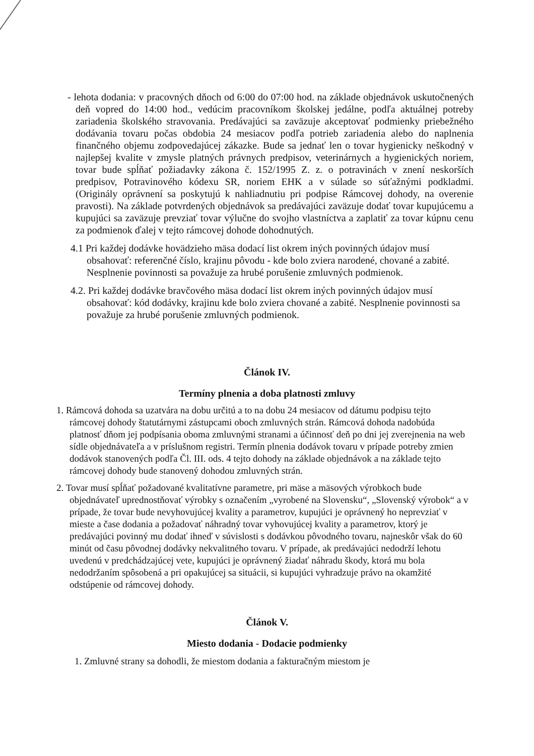- lehota dodania: v pracovných dňoch od 6:00 do 07:00 hod. na základe objednávok uskutočnených deň vopred do 14:00 hod., vedúcim pracovníkom školskej jedálne, podľa aktuálnej potreby zariadenia školského stravovania. Predávajúci sa zaväzuje akceptovať podmienky priebežného dodávania tovaru počas obdobia 24 mesiacov podľa potrieb zariadenia alebo do naplnenia finančného objemu zodpovedajúcej zákazke. Bude sa jednať len o tovar hygienicky neškodný v najlepšej kvalite v zmysle platných právnych predpisov, veterinárnych a hygienických noriem, tovar bude spĺňať požiadavky zákona č. 152/1995 Z. z. o potravinách v znení neskorších predpisov, Potravinového kódexu SR, noriem EHK a v súlade so súťažnými podkladmi. (Originály oprávnení sa poskytujú k nahliadnutiu pri podpise Rámcovej dohody, na overenie pravosti). Na základe potvrdených objednávok sa predávajúci zaväzuje dodať tovar kupujúcemu a kupujúci sa zaväzuje prevziať tovar výlučne do svojho vlastníctva a zaplatiť za tovar kúpnu cenu za podmienok ďalej v tejto rámcovej dohode dohodnutých.
4.1 Pri každej dodávke hovädzieho mäsa dodací list okrem iných povinných údajov musí obsahovať: referenčné číslo, krajinu pôvodu - kde bolo zviera narodené, chované a zabité. Nesplnenie povinnosti sa považuje za hrubé porušenie zmluvných podmienok.
4.2. Pri každej dodávke bravčového mäsa dodací list okrem iných povinných údajov musí obsahovať: kód dodávky, krajinu kde bolo zviera chované a zabité. Nesplnenie povinnosti sa považuje za hrubé porušenie zmluvných podmienok.
Článok IV.
Termíny plnenia a doba platnosti zmluvy
1. Rámcová dohoda sa uzatvára na dobu určitú a to na dobu 24 mesiacov od dátumu podpisu tejto rámcovej dohody štatutárnymi zástupcami oboch zmluvných strán. Rámcová dohoda nadobúda platnosť dňom jej podpísania oboma zmluvnými stranami a účinnosť deň po dni jej zverejnenia na web sídle objednávateľa a v príslušnom registri. Termín plnenia dodávok tovaru v prípade potreby zmien dodávok stanovených podľa Čl. III. ods. 4 tejto dohody na základe objednávok a na základe tejto rámcovej dohody bude stanovený dohodou zmluvných strán.
2. Tovar musí spĺňať požadované kvalitatívne parametre, pri mäse a mäsových výrobkoch bude objednávateľ uprednostňovať výrobky s označením „vyrobené na Slovensku“, „Slovenský výrobok“ a v prípade, že tovar bude nevyhovujúcej kvality a parametrov, kupujúci je oprávnený ho neprevziať v mieste a čase dodania a požadovať náhradný tovar vyhovujúcej kvality a parametrov, ktorý je predávajúci povinný mu dodať ihneď v súvislosti s dodávkou pôvodného tovaru, najneskôr však do 60 minút od času pôvodnej dodávky nekvalitného tovaru. V prípade, ak predávajúci nedodrží lehotu uvedenú v predchádzajúcej vete, kupujúci je oprávnený žiadať náhradu škody, ktorá mu bola nedodržaním spôsobená a pri opakujúcej sa situácii, si kupujúci vyhradzuje právo na okamžité odstúpenie od rámcovej dohody.
Článok V.
Miesto dodania - Dodacie podmienky
1. Zmluvné strany sa dohodli, že miestom dodania a fakturačným miestom je